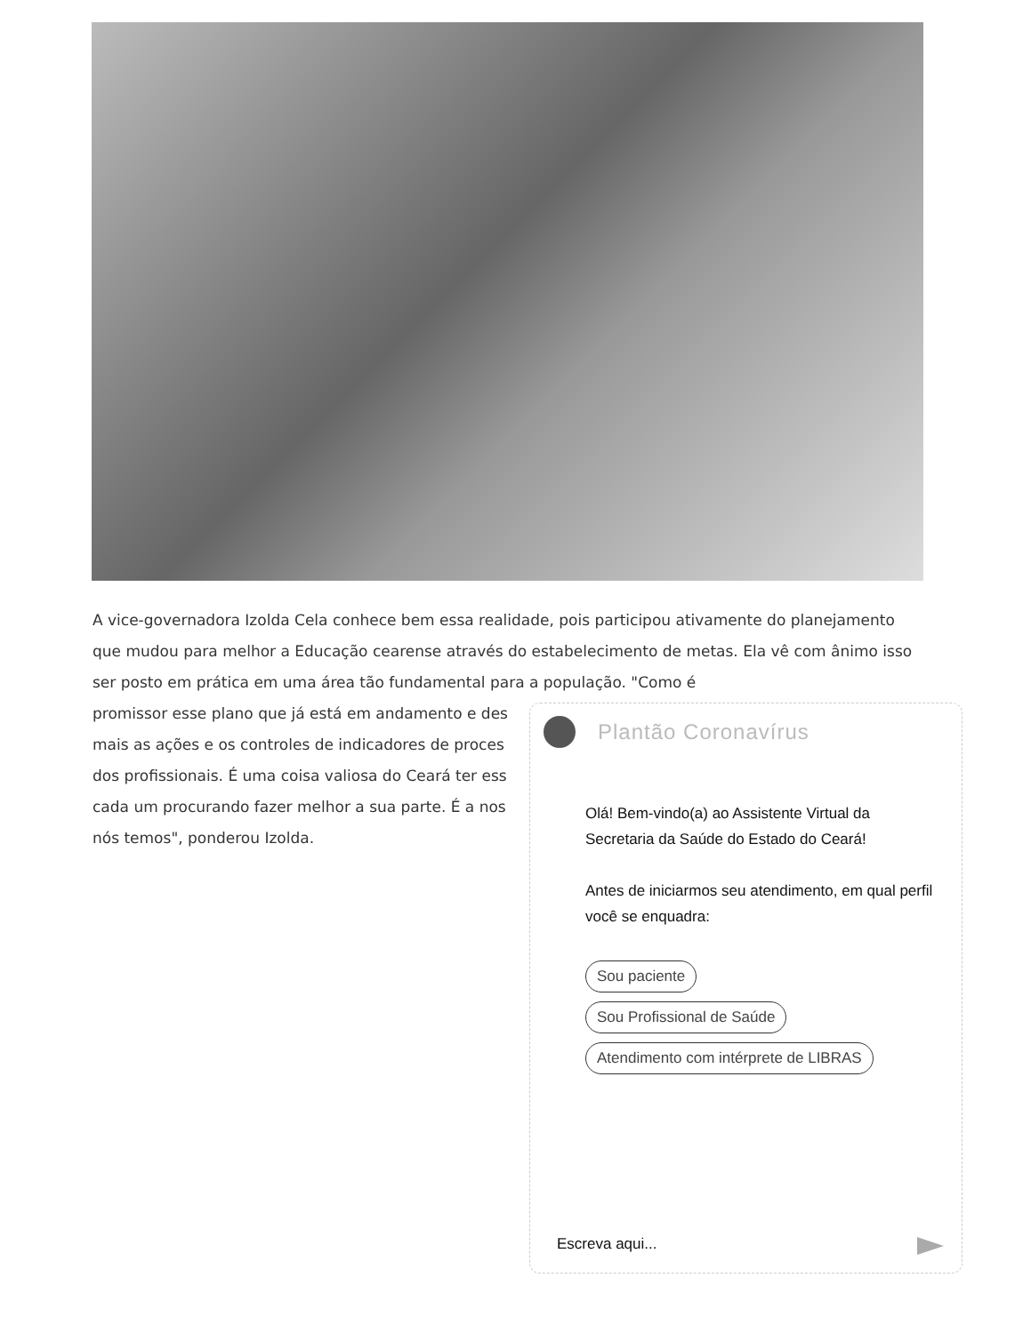A vice-governadora Izolda Cela conhece bem essa realidade, pois participou ativamente do planejamento que mudou para melhor a Educação cearense através do estabelecimento de metas. Ela vê com ânimo isso ser posto em prática em uma área tão fundamental para a população. "Como é
promissor esse plano que já está em andamento e des
mais as ações e os controles de indicadores de proces
dos profissionais. É uma coisa valiosa do Ceará ter ess
cada um procurando fazer melhor a sua parte. É a nos
nós temos", ponderou Izolda.
Plantão Coronavírus
Olá! Bem-vindo(a) ao Assistente Virtual da Secretaria da Saúde do Estado do Ceará!
Antes de iniciarmos seu atendimento, em qual perfil você se enquadra:
Sou paciente
Sou Profissional de Saúde
Atendimento com intérprete de LIBRAS
Escreva aqui...